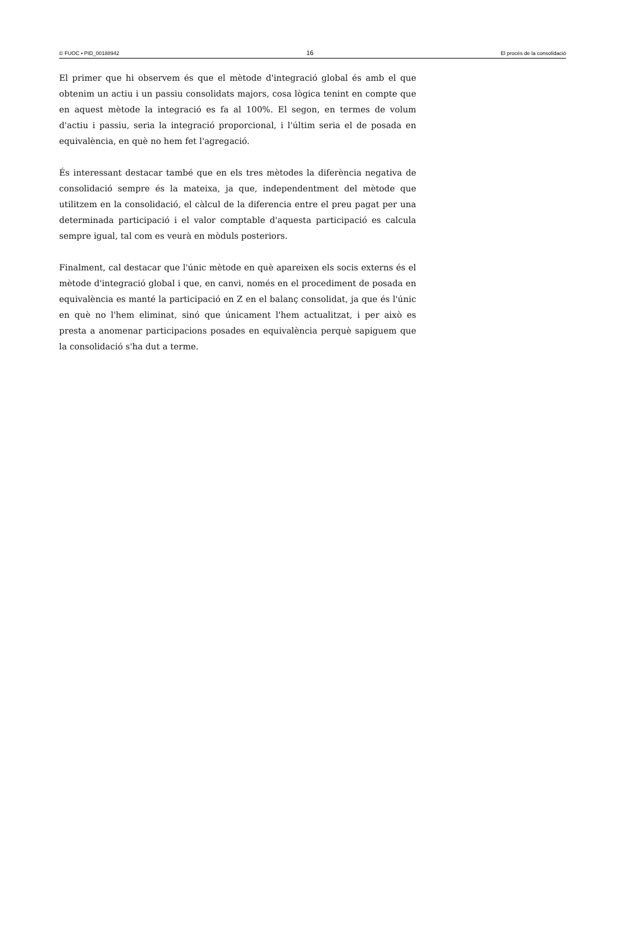© FUOC • PID_00188942 16 El procés de la consolidació
El primer que hi observem és que el mètode d'integració global és amb el que obtenim un actiu i un passiu consolidats majors, cosa lògica tenint en compte que en aquest mètode la integració es fa al 100%. El segon, en termes de volum d'actiu i passiu, seria la integració proporcional, i l'últim seria el de posada en equivalència, en què no hem fet l'agregació.
És interessant destacar també que en els tres mètodes la diferència negativa de consolidació sempre és la mateixa, ja que, independentment del mètode que utilitzem en la consolidació, el càlcul de la diferencia entre el preu pagat per una determinada participació i el valor comptable d'aquesta participació es calcula sempre igual, tal com es veurà en mòduls posteriors.
Finalment, cal destacar que l'únic mètode en què apareixen els socis externs és el mètode d'integració global i que, en canvi, només en el procediment de posada en equivalència es manté la participació en Z en el balanç consolidat, ja que és l'únic en què no l'hem eliminat, sinó que únicament l'hem actualitzat, i per això es presta a anomenar participacions posades en equivalència perquè sapiguem que la consolidació s'ha dut a terme.